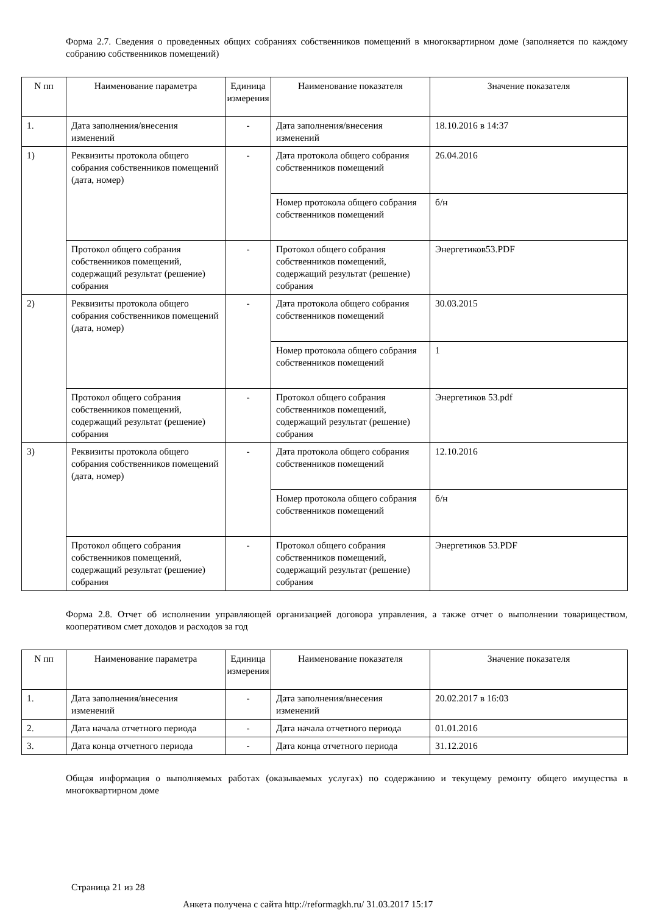Форма 2.7. Сведения о проведенных общих собраниях собственников помещений в многоквартирном доме (заполняется по каждому собранию собственников помещений)
| N пп | Наименование параметра | Единица измерения | Наименование показателя | Значение показателя |
| --- | --- | --- | --- | --- |
| 1. | Дата заполнения/внесения изменений | - | Дата заполнения/внесения изменений | 18.10.2016 в 14:37 |
| 1) | Реквизиты протокола общего собрания собственников помещений (дата, номер) | - | Дата протокола общего собрания собственников помещений | 26.04.2016 |
| | | | Номер протокола общего собрания собственников помещений | б/н |
| | Протокол общего собрания собственников помещений, содержащий результат (решение) собрания | - | Протокол общего собрания собственников помещений, содержащий результат (решение) собрания | Энергетиков53.PDF |
| 2) | Реквизиты протокола общего собрания собственников помещений (дата, номер) | - | Дата протокола общего собрания собственников помещений | 30.03.2015 |
| | | | Номер протокола общего собрания собственников помещений | 1 |
| | Протокол общего собрания собственников помещений, содержащий результат (решение) собрания | - | Протокол общего собрания собственников помещений, содержащий результат (решение) собрания | Энергетиков 53.pdf |
| 3) | Реквизиты протокола общего собрания собственников помещений (дата, номер) | - | Дата протокола общего собрания собственников помещений | 12.10.2016 |
| | | | Номер протокола общего собрания собственников помещений | б/н |
| | Протокол общего собрания собственников помещений, содержащий результат (решение) собрания | - | Протокол общего собрания собственников помещений, содержащий результат (решение) собрания | Энергетиков 53.PDF |
Форма 2.8. Отчет об исполнении управляющей организацией договора управления, а также отчет о выполнении товариществом, кооперативом смет доходов и расходов за год
| N пп | Наименование параметра | Единица измерения | Наименование показателя | Значение показателя |
| --- | --- | --- | --- | --- |
| 1. | Дата заполнения/внесения изменений | - | Дата заполнения/внесения изменений | 20.02.2017 в 16:03 |
| 2. | Дата начала отчетного периода | - | Дата начала отчетного периода | 01.01.2016 |
| 3. | Дата конца отчетного периода | - | Дата конца отчетного периода | 31.12.2016 |
Общая информация о выполняемых работах (оказываемых услугах) по содержанию и текущему ремонту общего имущества в многоквартирном доме
Страница 21 из 28
Анкета получена с сайта http://reformagkh.ru/ 31.03.2017 15:17